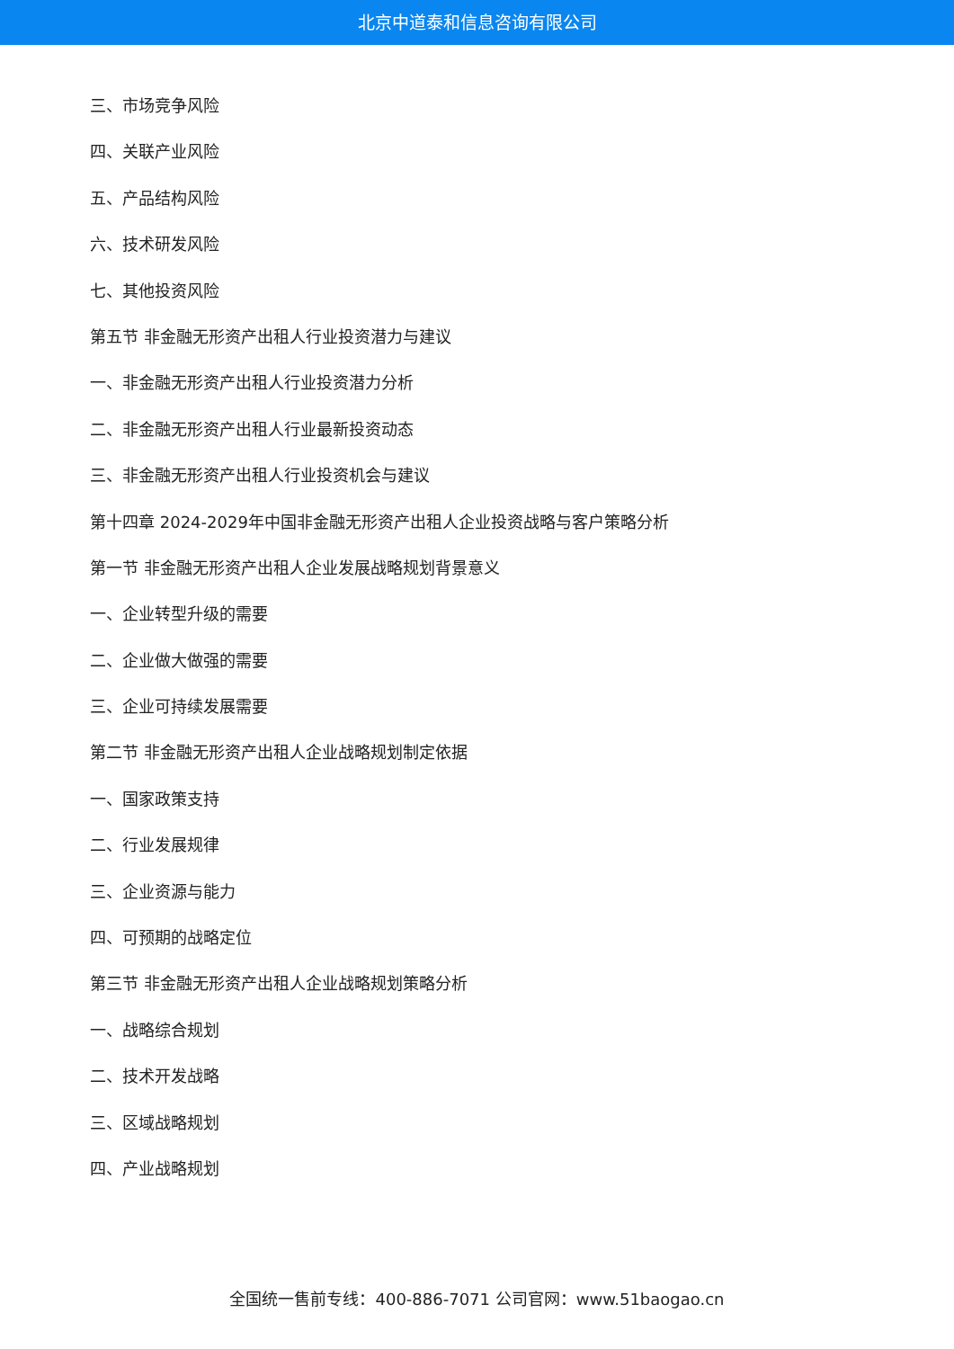北京中道泰和信息咨询有限公司
三、市场竞争风险
四、关联产业风险
五、产品结构风险
六、技术研发风险
七、其他投资风险
第五节 非金融无形资产出租人行业投资潜力与建议
一、非金融无形资产出租人行业投资潜力分析
二、非金融无形资产出租人行业最新投资动态
三、非金融无形资产出租人行业投资机会与建议
第十四章 2024-2029年中国非金融无形资产出租人企业投资战略与客户策略分析
第一节 非金融无形资产出租人企业发展战略规划背景意义
一、企业转型升级的需要
二、企业做大做强的需要
三、企业可持续发展需要
第二节 非金融无形资产出租人企业战略规划制定依据
一、国家政策支持
二、行业发展规律
三、企业资源与能力
四、可预期的战略定位
第三节 非金融无形资产出租人企业战略规划策略分析
一、战略综合规划
二、技术开发战略
三、区域战略规划
四、产业战略规划
全国统一售前专线：400-886-7071 公司官网：www.51baogao.cn